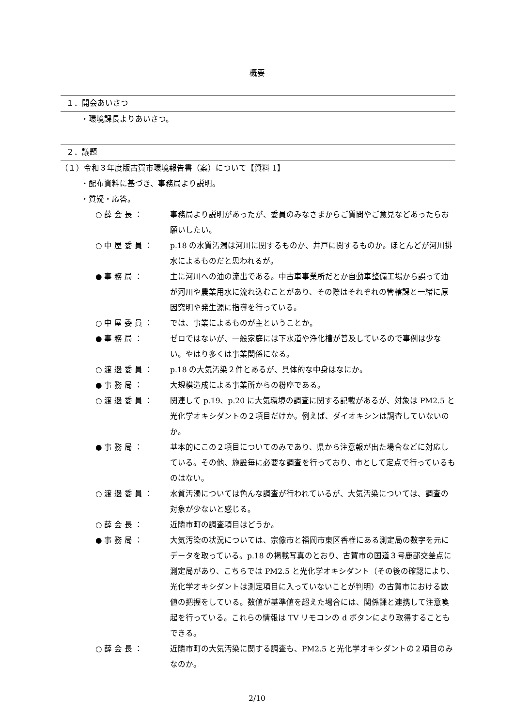概要
１．開会あいさつ
・環境課長よりあいさつ。
２．議題
（１）令和３年度版古賀市環境報告書（案）について【資料 1】
・配布資料に基づき、事務局より説明。
・質疑・応答。
○ 薛 会 長 ： 事務局より説明があったが、委員のみなさまからご質問やご意見などあったらお願いしたい。
○ 中 屋 委 員 ： p.18 の水質汚濁は河川に関するものか、井戸に関するものか。ほとんどが河川排水によるものだと思われるが。
● 事 務 局 ： 主に河川への油の流出である。中古車事業所だとか自動車整備工場から誤って油が河川や農業用水に流れ込むことがあり、その際はそれぞれの管轄課と一緒に原因究明や発生源に指導を行っている。
○ 中 屋 委 員 ： では、事業によるものが主ということか。
● 事 務 局 ： ゼロではないが、一般家庭には下水道や浄化槽が普及しているので事例は少ない。やはり多くは事業関係になる。
○ 渡 邊 委 員 ： p.18 の大気汚染２件とあるが、具体的な中身はなにか。
● 事 務 局 ： 大規模造成による事業所からの粉塵である。
○ 渡 邊 委 員 ： 関連して p.19、p.20 に大気環境の調査に関する記載があるが、対象は PM2.5 と光化学オキシダントの２項目だけか。例えば、ダイオキシンは調査していないのか。
● 事 務 局 ： 基本的にこの２項目についてのみであり、県から注意報が出た場合などに対応している。その他、施設毎に必要な調査を行っており、市として定点で行っているものはない。
○ 渡 邊 委 員 ： 水質汚濁については色んな調査が行われているが、大気汚染については、調査の対象が少ないと感じる。
○ 薛 会 長 ： 近隣市町の調査項目はどうか。
● 事 務 局 ： 大気汚染の状況については、宗像市と福岡市東区香椎にある測定局の数字を元にデータを取っている。p.18 の掲載写真のとおり、古賀市の国道３号鹿部交差点に測定局があり、こちらでは PM2.5 と光化学オキシダント（その後の確認により、光化学オキシダントは測定項目に入っていないことが判明）の古賀市における数値の把握をしている。数値が基準値を超えた場合には、関係課と連携して注意喚起を行っている。これらの情報は TV リモコンの d ボタンにより取得することもできる。
○ 薛 会 長 ： 近隣市町の大気汚染に関する調査も、PM2.5 と光化学オキシダントの２項目のみなのか。
2/10